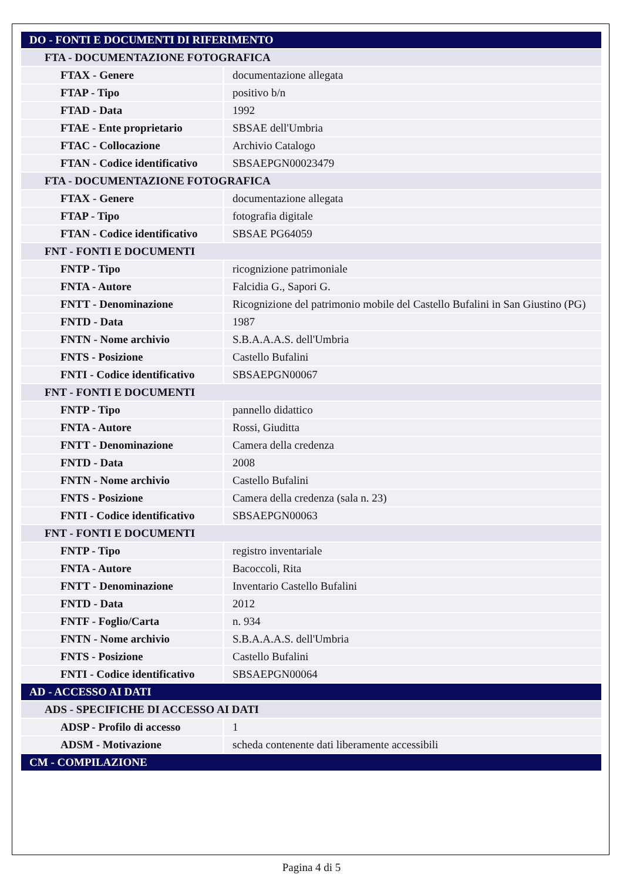| DO - FONTI E DOCUMENTI DI RIFERIMENTO | |
| FTA - DOCUMENTAZIONE FOTOGRAFICA | |
| FTAX - Genere | documentazione allegata |
| FTAP - Tipo | positivo b/n |
| FTAD - Data | 1992 |
| FTAE - Ente proprietario | SBSAE dell'Umbria |
| FTAC - Collocazione | Archivio Catalogo |
| FTAN - Codice identificativo | SBSAEPGN00023479 |
| FTA - DOCUMENTAZIONE FOTOGRAFICA | |
| FTAX - Genere | documentazione allegata |
| FTAP - Tipo | fotografia digitale |
| FTAN - Codice identificativo | SBSAE PG64059 |
| FNT - FONTI E DOCUMENTI | |
| FNTP - Tipo | ricognizione patrimoniale |
| FNTA - Autore | Falcidia G., Sapori G. |
| FNTT - Denominazione | Ricognizione del patrimonio mobile del Castello Bufalini in San Giustino (PG) |
| FNTD - Data | 1987 |
| FNTN - Nome archivio | S.B.A.A.A.S. dell'Umbria |
| FNTS - Posizione | Castello Bufalini |
| FNTI - Codice identificativo | SBSAEPGN00067 |
| FNT - FONTI E DOCUMENTI | |
| FNTP - Tipo | pannello didattico |
| FNTA - Autore | Rossi, Giuditta |
| FNTT - Denominazione | Camera della credenza |
| FNTD - Data | 2008 |
| FNTN - Nome archivio | Castello Bufalini |
| FNTS - Posizione | Camera della credenza (sala n. 23) |
| FNTI - Codice identificativo | SBSAEPGN00063 |
| FNT - FONTI E DOCUMENTI | |
| FNTP - Tipo | registro inventariale |
| FNTA - Autore | Bacoccoli, Rita |
| FNTT - Denominazione | Inventario Castello Bufalini |
| FNTD - Data | 2012 |
| FNTF - Foglio/Carta | n. 934 |
| FNTN - Nome archivio | S.B.A.A.A.S. dell'Umbria |
| FNTS - Posizione | Castello Bufalini |
| FNTI - Codice identificativo | SBSAEPGN00064 |
| AD - ACCESSO AI DATI | |
| ADS - SPECIFICHE DI ACCESSO AI DATI | |
| ADSP - Profilo di accesso | 1 |
| ADSM - Motivazione | scheda contenente dati liberamente accessibili |
| CM - COMPILAZIONE | |
Pagina 4 di 5